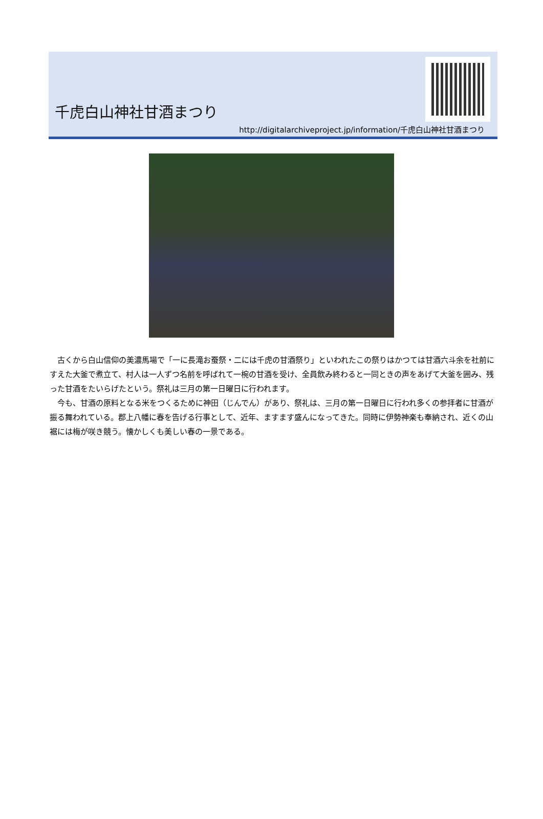千虎白山神社甘酒まつり
http://digitalarchiveproject.jp/information/千虎白山神社甘酒まつり
古くから白山信仰の美濃馬場で「一に長滝お蚕祭・二には千虎の甘酒祭り」といわれたこの祭りはかつては甘酒六斗余を社前にすえた大釜で煮立て、村人は一人ずつ名前を呼ばれて一椀の甘酒を受け、全員飲み終わると一同ときの声をあげて大釜を囲み、残った甘酒をたいらげたという。祭礼は三月の第一日曜日に行われます。
今も、甘酒の原料となる米をつくるために神田（じんでん）があり、祭礼は、三月の第一日曜日に行われ多くの参拝者に甘酒が振る舞われている。郡上八幡に春を告げる行事として、近年、ますます盛んになってきた。同時に伊勢神楽も奉納され、近くの山裾には梅が咲き競う。懐かしくも美しい春の一景である。